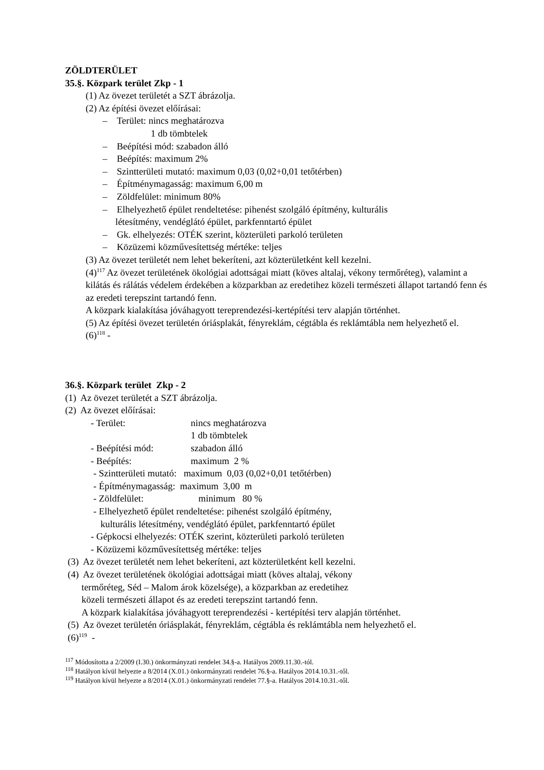ZÖLDTERÜLET
35.§. Közpark terület Zkp - 1
(1) Az övezet területét a SZT ábrázolja.
(2) Az építési övezet előírásai:
– Terület: nincs meghatározva
1 db tömbtelek
– Beépítési mód: szabadon álló
– Beépítés: maximum 2%
– Szintterületi mutató: maximum 0,03 (0,02+0,01 tetőtérben)
– Építménymagasság: maximum 6,00 m
– Zöldfelület: minimum 80%
– Elhelyezhető épület rendeltetése: pihenést szolgáló építmény, kulturális
létesítmény, vendéglátó épület, parkfenntartó épület
– Gk. elhelyezés: OTÉK szerint, közterületi parkoló területen
– Közüzemi közművesítettség mértéke: teljes
(3) Az övezet területét nem lehet bekeríteni, azt közterületként kell kezelni.
(4)<sup>117</sup> Az övezet területének ökológiai adottságai miatt (köves altalaj, vékony termőréteg), valamint a kilátás és rálátás védelem érdekében a közparkban az eredetihez közeli természeti állapot tartandó fenn és az eredeti terepszint tartandó fenn.
A közpark kialakítása jóváhagyott tereprendezési-kertépítési terv alapján történhet.
(5) Az építési övezet területén óriásplakát, fényreklám, cégtábla és reklámtábla nem helyezhető el.
(6)<sup>118</sup> -
36.§. Közpark terület Zkp - 2
(1) Az övezet területét a SZT ábrázolja.
(2) Az övezet előírásai:
- Terület: nincs meghatározva
1 db tömbtelek
- Beépítési mód: szabadon álló
- Beépítés: maximum 2 %
- Szintterületi mutató: maximum 0,03 (0,02+0,01 tetőtérben)
- Építménymagasság: maximum 3,00 m
- Zöldfelület: minimum 80 %
- Elhelyezhető épület rendeltetése: pihenést szolgáló építmény,
kulturális létesítmény, vendéglátó épület, parkfenntartó épület
- Gépkocsi elhelyezés: OTÉK szerint, közterületi parkoló területen
- Közüzemi közművesítettség mértéke: teljes
(3) Az övezet területét nem lehet bekeríteni, azt közterületként kell kezelni.
(4) Az övezet területének ökológiai adottságai miatt (köves altalaj, vékony
termőréteg, Séd – Malom árok közelsége), a közparkban az eredetihez
közeli természeti állapot és az eredeti terepszint tartandó fenn.
A közpark kialakítása jóváhagyott tereprendezési - kertépítési terv alapján történhet.
(5) Az övezet területén óriásplakát, fényreklám, cégtábla és reklámtábla nem helyezhető el.
(6)<sup>119</sup> -
<sup>117</sup> Módosította a 2/2009 (I.30.) önkormányzati rendelet 34.§-a. Hatályos 2009.11.30.-tól.
<sup>118</sup> Hatályon kívül helyezte a 8/2014 (X.01.) önkormányzati rendelet 76.§-a. Hatályos 2014.10.31.-től.
<sup>119</sup> Hatályon kívül helyezte a 8/2014 (X.01.) önkormányzati rendelet 77.§-a. Hatályos 2014.10.31.-től.